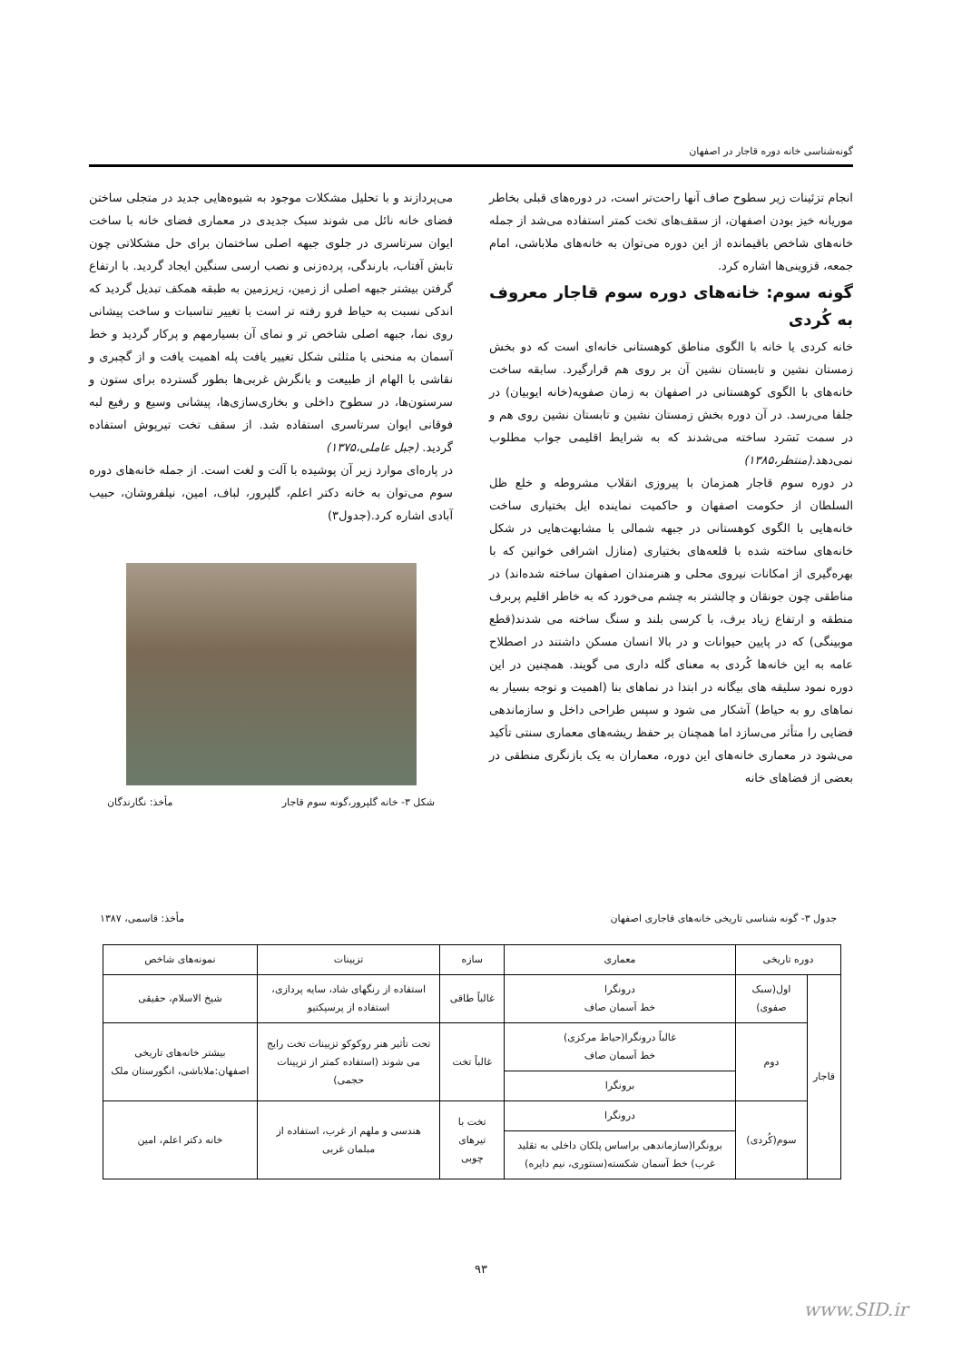گونه‌شناسی خانه دوره قاجار در اصفهان
انجام تزئینات زیر سطوح صاف آنها راحت‌تر است، در دوره‌های قبلی بخاطر موریانه خیز بودن اصفهان، از سقف‌های تخت کمتر استفاده می‌شد از جمله خانه‌های شاخص باقیمانده از این دوره می‌توان به خانه‌های ملاباشی، امام جمعه، قزوینی‌ها اشاره کرد.
گونه سوم: خانه‌های دوره سوم قاجار معروف به کُردی
خانه کردی یا خانه با الگوی مناطق کوهستانی خانه‌ای است که دو بخش زمستان نشین و تابستان نشین آن بر روی هم قرارگیرد. سابقه ساخت خانه‌های با الگوی کوهستانی در اصفهان به زمان صفویه(خانه ایوبیان) در جلفا می‌رسد. در آن دوره بخش زمستان نشین و تابستان نشین روی هم و در سمت نَسَرد ساخته می‌شدند که به شرایط اقلیمی جواب مطلوب نمی‌دهد.(منتظر،۱۳۸۵)
در دوره سوم قاجار همزمان با پیروزی انقلاب مشروطه و خلع ظل السلطان از حکومت اصفهان و حاکمیت نماینده ایل بختیاری ساخت خانه‌هایی با الگوی کوهستانی در جبهه شمالی با مشابهت‌هایی در شکل خانه‌های ساخته شده با قلعه‌های بختیاری (منازل اشرافی خوانین که با بهره‌گیری از امکانات نیروی محلی و هنرمندان اصفهان ساخته شده‌اند) در مناطقی چون جونقان و چالشتر به چشم می‌خورد که به خاطر اقلیم پربرف منطقه و ارتفاع زیاد برف، با کرسی بلند و سنگ ساخته می شدند(قطع موبینگی) که در پایین حیوانات و در بالا انسان مسکن داشتند در اصطلاح عامه به این خانه‌ها کُردی به معنای گله داری می گویند. همچنین در این دوره نمود سلیقه های بیگانه در ابتدا در نماهای بنا (اهمیت و توجه بسیار به نماهای رو به حیاط) آشکار می شود و سپس طراحی داخل و سازماندهی فضایی را متأثر می‌سازد اما همچنان بر حفظ ریشه‌های معماری سنتی تأکید می‌شود در معماری خانه‌های این دوره، معماران به یک بازنگری منطقی در بعضی از فضاهای خانه
می‌پردازند و با تحلیل مشکلات موجود به شیوه‌هایی جدید در متجلی ساختن فضای خانه نائل می شوند سبک جدیدی در معماری فضای خانه با ساخت ایوان سرتاسری در جلوی جبهه اصلی ساختمان برای حل مشکلاتی چون تابش آفتاب، بارندگی، پرده‌زنی و نصب ارسی سنگین ایجاد گردید. با ارتفاع گرفتن بیشتر جبهه اصلی از زمین، زیرزمین به طبقه همکف تبدیل گردید که اندکی نسبت به حیاط فرو رفته تر است با تغییر تناسبات و ساخت پیشانی روی نما، جبهه اصلی شاخص تر و نمای آن بسیارمهم و پرکار گردید و خط آسمان به منحنی یا مثلثی شکل تغییر یافت پله اهمیت یافت و از گچبری و نقاشی با الهام از طبیعت و بانگرش غربی‌ها بطور گسترده برای ستون و سرستون‌ها، در سطوح داخلی و بخاری‌سازی‌ها، پیشانی وسیع و رفیع لبه فوقانی ایوان سرتاسری استفاده شد. از سقف تخت تیرپوش استفاده گردید. (جبل عاملی،۱۳۷۵)
در پاره‌ای موارد زیر آن پوشیده با آلت و لغت است. از جمله خانه‌های دوره سوم می‌توان به خانه دکتر اعلم، گلپرور، لباف، امین، نیلفروشان، حبیب آبادی اشاره کرد.(جدول۳)
شکل ۳- خانه گلپرور،گونه سوم قاجار مأخذ: نگارندگان
جدول ۳- گونه شناسی تاریخی خانه‌های قاجاری اصفهان مأخذ: قاسمی، ۱۳۸۷
| دوره تاریخی | | معماری | سازه | تزیینات | نمونه‌های شاخص |
| --- | --- | --- | --- | --- | --- |
| قاجار | اول(سبک صفوی) | درونگرا خط آسمان صاف | غالباً طاقی | استفاده از رنگهای شاد، سایه پردازی، استفاده از پرسپکتیو | شیخ الاسلام، حقیقی |
| | دوم | غالباً درونگرا(حیاط مرکزی) خط آسمان صاف | غالباً تخت | تحت تأثیر هنر روکوکو تزیینات تخت رایج می شوند (استفاده کمتر از تزیینات حجمی) | بیشتر خانه‌های تاریخی اصفهان:ملاباشی، انگورستان ملک |
| | | برونگرا | | | |
| | سوم(کُردی) | درونگرا | تخت با تیرهای چوبی | هندسی و ملهم از غرب، استفاده از مبلمان غربی | خانه دکتر اعلم، امین |
| | | برونگرا(سازماندهی براساس پلکان داخلی به تقلید غرب) خط آسمان شکسته(سنتوری، نیم دایره) | | | |
۹۳
www.SID.ir